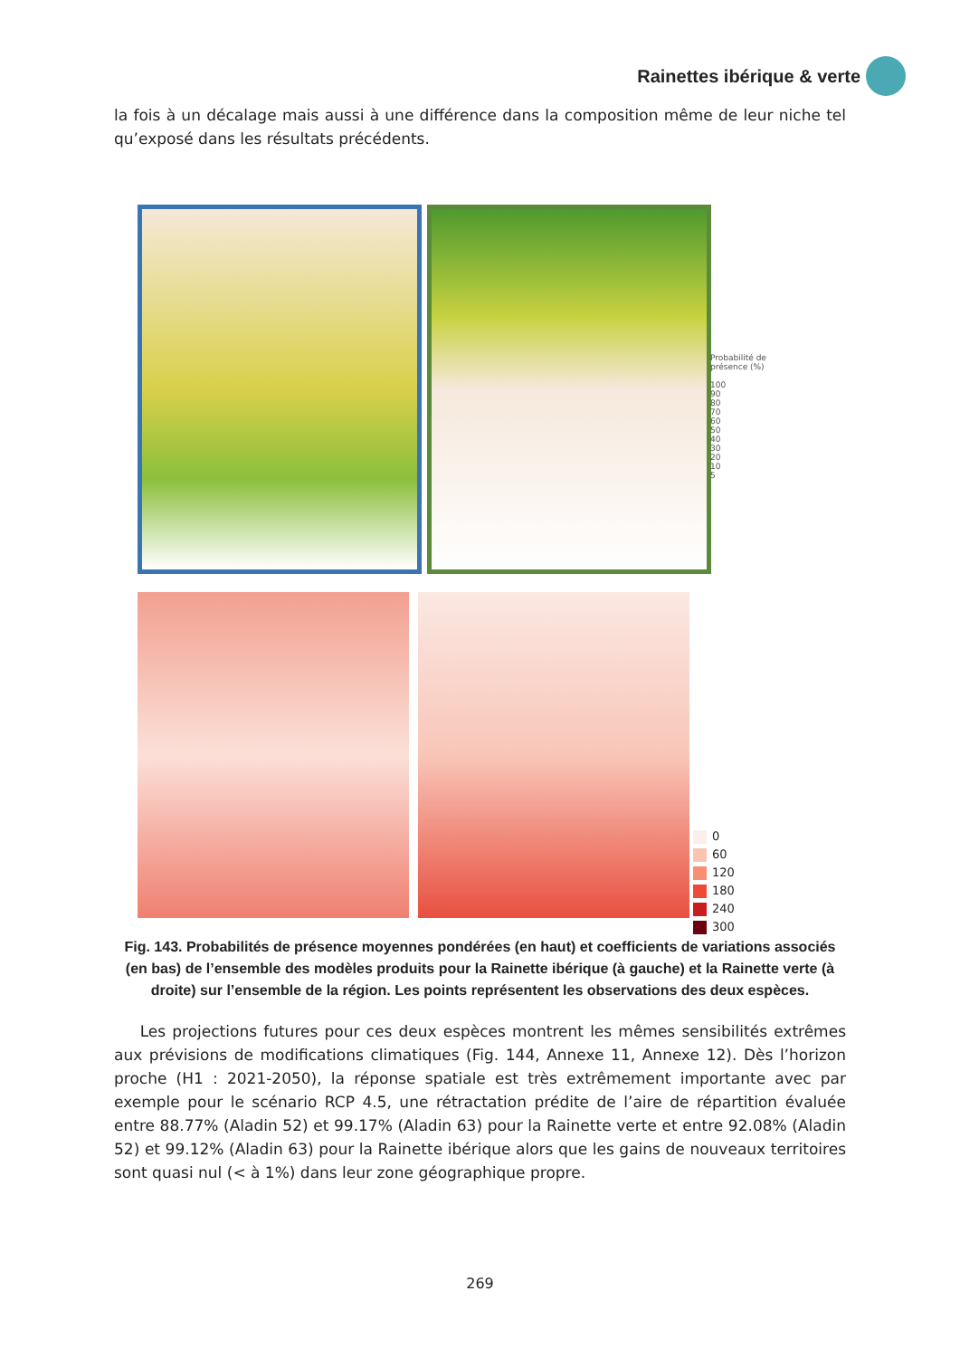Rainettes ibérique & verte
la fois à un décalage mais aussi à une différence dans la composition même de leur niche tel qu’exposé dans les résultats précédents.
Probabilité de
présence (%)
100
90
80
70
60
50
40
30
20
10
5
0
60
120
180
240
300
Fig. 143. Probabilités de présence moyennes pondérées (en haut) et coefficients de variations associés (en bas) de l’ensemble des modèles produits pour la Rainette ibérique (à gauche) et la Rainette verte (à droite) sur l’ensemble de la région. Les points représentent les observations des deux espèces.
Les projections futures pour ces deux espèces montrent les mêmes sensibilités extrêmes aux prévisions de modifications climatiques (Fig. 144, Annexe 11, Annexe 12). Dès l’horizon proche (H1 : 2021-2050), la réponse spatiale est très extrêmement importante avec par exemple pour le scénario RCP 4.5, une rétractation prédite de l’aire de répartition évaluée entre 88.77% (Aladin 52) et 99.17% (Aladin 63) pour la Rainette verte et entre 92.08% (Aladin 52) et 99.12% (Aladin 63) pour la Rainette ibérique alors que les gains de nouveaux territoires sont quasi nul (< à 1%) dans leur zone géographique propre.
269